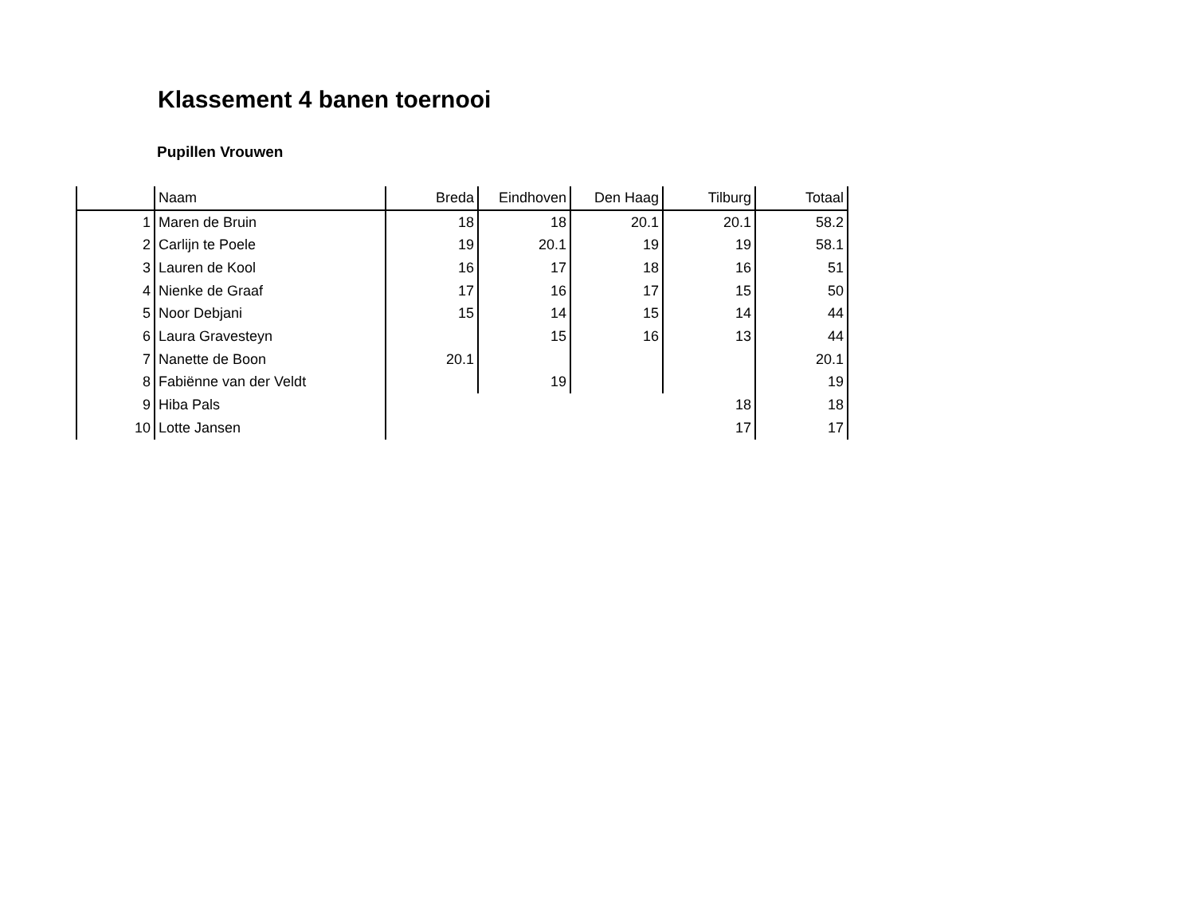Klassement 4 banen toernooi
Pupillen Vrouwen
| | Naam | Breda | Eindhoven | Den Haag | Tilburg | Totaal |
| --- | --- | --- | --- | --- | --- | --- |
| 1 | Maren de Bruin | 18 | 18 | 20.1 | 20.1 | 58.2 |
| 2 | Carlijn te Poele | 19 | 20.1 | 19 | 19 | 58.1 |
| 3 | Lauren de Kool | 16 | 17 | 18 | 16 | 51 |
| 4 | Nienke de Graaf | 17 | 16 | 17 | 15 | 50 |
| 5 | Noor Debjani | 15 | 14 | 15 | 14 | 44 |
| 6 | Laura Gravesteyn | | 15 | 16 | 13 | 44 |
| 7 | Nanette de Boon | 20.1 | | | | 20.1 |
| 8 | Fabiënne van der Veldt | | 19 | | | 19 |
| 9 | Hiba Pals | | | | 18 | 18 |
| 10 | Lotte Jansen | | | | 17 | 17 |